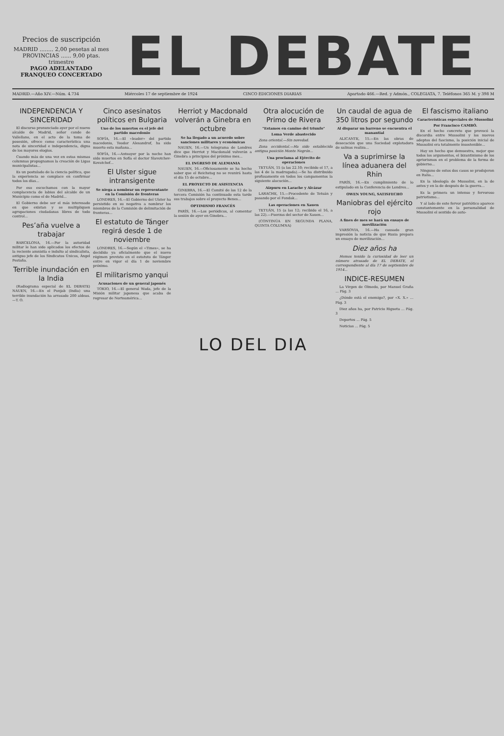Precios de suscripción
MADRID ........ 2,00 pesetas al mes
PROVINCIAS ...... 9,00 ptas. trimestre
PAGO ADELANTADO
FRANQUEO CONCERTADO
EL DEBATE
MADRID.—Año XIV.—Núm. 4.734 Miércoles 17 de septiembre de 1924 CINCO EDICIONES DIARIAS Apartado 466.—Red. y Admón., COLEGIATA, 7. Teléfonos 365 M. y 398 M
INDEPENDENCIA Y SINCERIDAD
El discurso pronunciado ayer por el nuevo alcalde de Madrid, señor conde de Vallellano, en el acto de la toma de posesión, ofrece como característica una nota de sinceridad e independencia, digna de los mayores elogios.
Cuando más de una vez en estas mismas columnas propugnamos la creación de Ligas municipalistas...
Es un postulado de la ciencia política, que la experiencia se complace en confirmar todos los días...
Por eso escuchamos con la mayor complacencia de labios del alcalde de un Municipio como el de Madrid...
El Gobierno debe ser el más interesado en que existan y se multipliquen agrupaciones ciudadanas libres de todo control...
Pesʼaña vuelve a trabajar
BARCELONA, 16.—Por la autoridad militar le han sido aplicados los efectos de la reciente amnistía e indulto al sindicalista, antiguo jefe de los Sindicatos Únicos, Ángel Pestaña.
Terrible inundación en la India
(Radiograma especial de EL DEBATE) NAUEN, 16.—En el Punjab (India) una terrible inundación ha arrasado 200 aldeas.—T. O.
Cinco asesinatos políticos en Bulgaria
Uno de los muertos es el jefe del partido macedonio
SOFÍA, 16.—El «leader» del partido macedonio, Teodor Alesandrof, ha sido muerto esta mañana...
SOFÍA, 16.—Anteayer por la noche han sido muertos en Sofía el doctor Slavotchev-Kovatchef...
El Ulster sigue intransigente
Se niega a nombrar un representante en la Comisión de fronteras
LONDRES, 16.—El Gobierno del Ulster ha persistido en su negativa a nombrar los miembros de la Comisión de delimitación de fronteras...
El estatuto de Tánger regirá desde 1 de noviembre
LONDRES, 16.—Según el «Times», se ha decidido ya oficialmente que el nuevo régimen previsto en el estatuto de Tánger entre en vigor el día 1 de noviembre próximo.
El militarismo yanqui
Acusaciones de un general japonés
TOKIO, 16.—El general Wada, jefe de la Misión militar japonesa que acaba de regresar de Norteamérica...
Herriot y Macdonald volverán a Ginebra en octubre
Se ha llegado a un acuerdo sobre sanciones militares y económicas
NAUEN, 16.—Un telegrama de Londres dice que Herriot y Macdonald volverán a Ginebra a principios del próximo mes...
EL INGRESO DE ALEMANIA
NAUEN, 16.—Oficiosamente se ha hecho saber que el Reichstag no se reunirá hasta el día 15 de octubre...
EL PROYECTO DE ASISTENCIA
GINEBRA, 16.—El Comité de los 12 de la tercera Comisión ha continuado esta tarde sus trabajos sobre el proyecto Benes...
OPTIMISMO FRANCÉS
PARÍS, 16.—Los periódicos, al comentar la sesión de ayer en Ginebra...
Otra alocución de Primo de Rivera
"Estamos en camino del triunfo"
Loma Verde abastecido
Zona oriental.—Sin novedad.
Zona occidental.—Ha sido establecida antigua posición Monte Negrón...
Una proclama al Ejército de operaciones
TETUÁN, 15 (a las 22.10; recibido el 17, a las 4 de la madrugada).—Se ha distribuído profusamente en todos los campamentos la siguiente alocución...
Aizpuru en Larache y Alcázar
LARACHE, 15.—Procedente de Tetuán y pasando por el Fondak...
Las operaciones en Xauen
TETUÁN, 15 (a las 12; recibido el 16, a las 22).—Fuerzas del sector de Xauen...
(CONTINÚA EN SEGUNDA PLANA, QUINTA COLUMNA)
Un caudal de agua de 350 litros por segundo
Al disparar un barreno se encuentra el manantial
ALICANTE, 15.—En las obras de desecación que una Sociedad explotadora de salinas realiza...
Va a suprimirse la línea aduanera del Rhin
PARÍS, 16.—En cumplimiento de lo estipulado en la Conferencia de Londres...
OWEN YOUNG, SATISFECHO
Maniobras del ejército rojo
A fines de mes se hará un ensayo de movilización
VARSOVIA, 16.—Ha causado gran impresión la noticia de que Rusia prepara un ensayo de movilización...
Diez años ha
Hemos tenido la curiosidad de leer un número atrasado de EL DEBATE, el correspondiente al día 17 de septiembre de 1914...
INDICE-RESUMEN
La Virgen de Olmedo, por Manuel Graña ... Pág. 3
¿Dónde está el enemigo?, por «X. X.» ... Pág. 3
Diez años ha, por Patricio Rigueta ... Pág. 3
Deportes ... Pág. 5
Noticias ... Pág. 5
El fascismo italiano
Características especiales de Mussolini
Por Francisco CAMBÓ.
En el hecho concreto que provocó la discordia entre Mussolini y los nuevos adeptos del fascismo, la posición inicial de Mussolini era totalmente insostenible...
Hay un hecho que demuestra, mejor que todos los argumentos, el bizantinismo de los apriorismos en el problema de la forma de gobierno...
Ninguno de estos dos casos se produjeron en Italia...
En la ideología de Mussolini, en la de antes y en la de después de la guerra...
Es la primera un intenso y fervoroso patriotismo...
Y al lado de este fervor patriótico aparece constantemente en la personalidad de Mussolini el sentido de auto-
LO DEL DIA